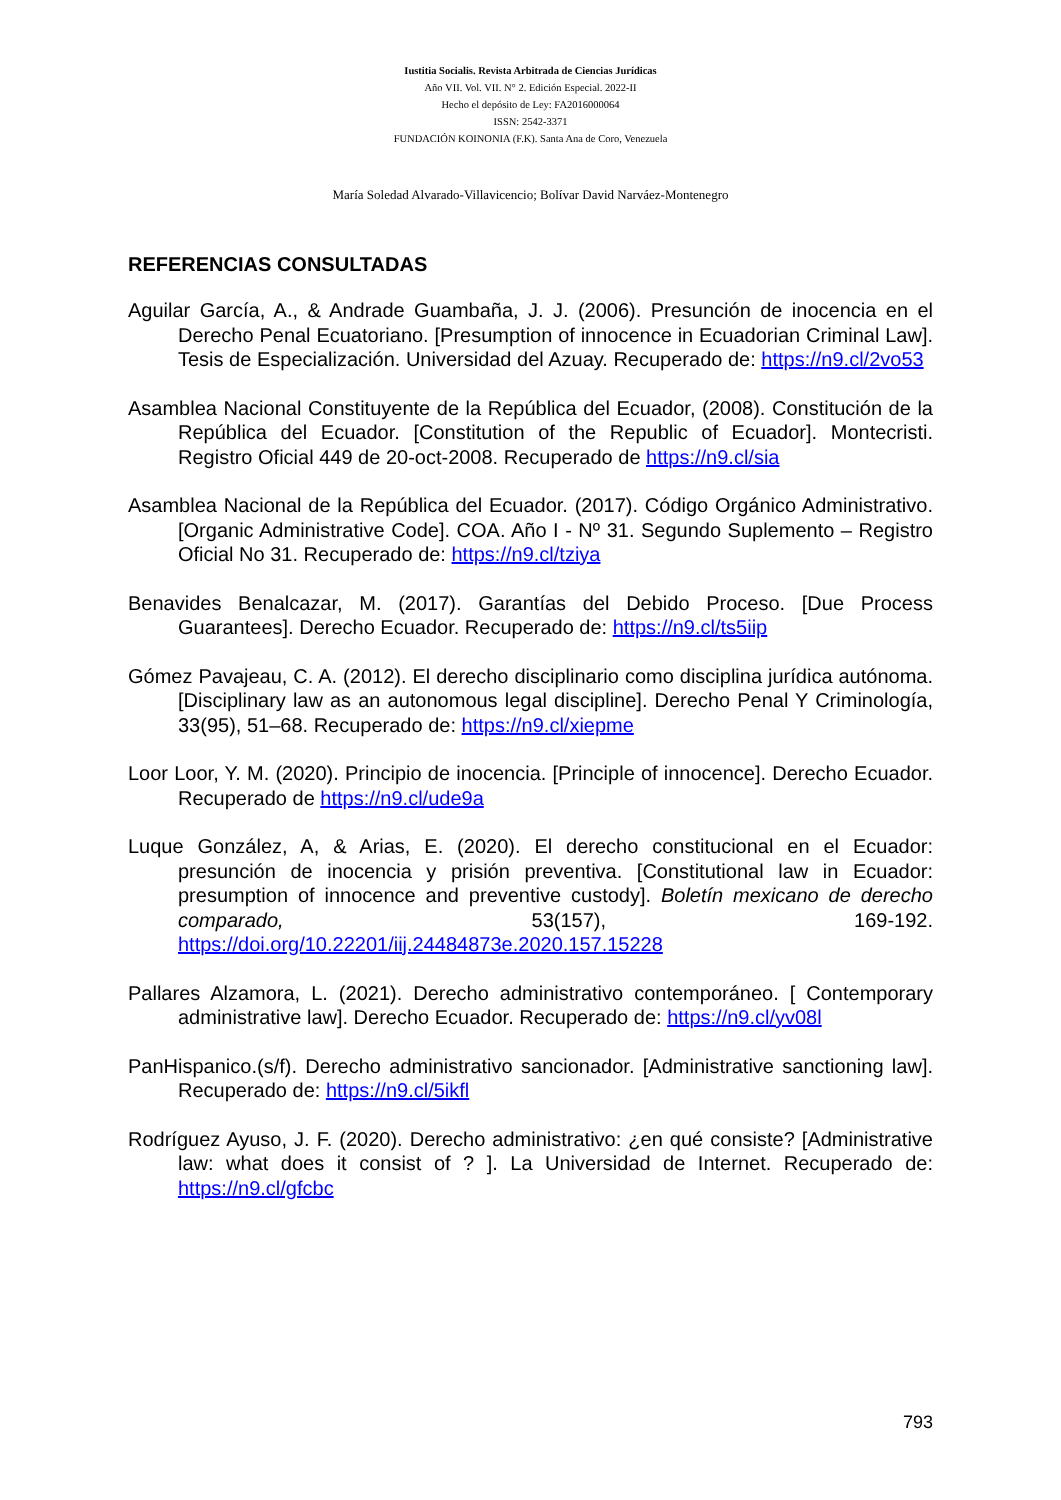Iustitia Socialis. Revista Arbitrada de Ciencias Jurídicas
Año VII. Vol. VII. N° 2. Edición Especial. 2022-II
Hecho el depósito de Ley: FA2016000064
ISSN: 2542-3371
FUNDACIÓN KOINONIA (F.K). Santa Ana de Coro, Venezuela
María Soledad Alvarado-Villavicencio; Bolívar David Narváez-Montenegro
REFERENCIAS CONSULTADAS
Aguilar García, A., & Andrade Guambaña, J. J. (2006). Presunción de inocencia en el Derecho Penal Ecuatoriano. [Presumption of innocence in Ecuadorian Criminal Law]. Tesis de Especialización. Universidad del Azuay. Recuperado de: https://n9.cl/2vo53
Asamblea Nacional Constituyente de la República del Ecuador, (2008). Constitución de la República del Ecuador. [Constitution of the Republic of Ecuador]. Montecristi. Registro Oficial 449 de 20-oct-2008. Recuperado de https://n9.cl/sia
Asamblea Nacional de la República del Ecuador. (2017). Código Orgánico Administrativo. [Organic Administrative Code]. COA. Año I - Nº 31. Segundo Suplemento – Registro Oficial No 31. Recuperado de: https://n9.cl/tziya
Benavides Benalcazar, M. (2017). Garantías del Debido Proceso. [Due Process Guarantees]. Derecho Ecuador. Recuperado de: https://n9.cl/ts5iip
Gómez Pavajeau, C. A. (2012). El derecho disciplinario como disciplina jurídica autónoma. [Disciplinary law as an autonomous legal discipline]. Derecho Penal Y Criminología, 33(95), 51–68. Recuperado de: https://n9.cl/xiepme
Loor Loor, Y. M. (2020). Principio de inocencia. [Principle of innocence]. Derecho Ecuador. Recuperado de https://n9.cl/ude9a
Luque González, A, & Arias, E. (2020). El derecho constitucional en el Ecuador: presunción de inocencia y prisión preventiva. [Constitutional law in Ecuador: presumption of innocence and preventive custody]. Boletín mexicano de derecho comparado, 53(157), 169-192. https://doi.org/10.22201/iij.24484873e.2020.157.15228
Pallares Alzamora, L. (2021). Derecho administrativo contemporáneo. [ Contemporary administrative law]. Derecho Ecuador. Recuperado de: https://n9.cl/yv08l
PanHispanico.(s/f). Derecho administrativo sancionador. [Administrative sanctioning law]. Recuperado de: https://n9.cl/5ikfl
Rodríguez Ayuso, J. F. (2020). Derecho administrativo: ¿en qué consiste? [Administrative law: what does it consist of ? ]. La Universidad de Internet. Recuperado de: https://n9.cl/gfcbc
793